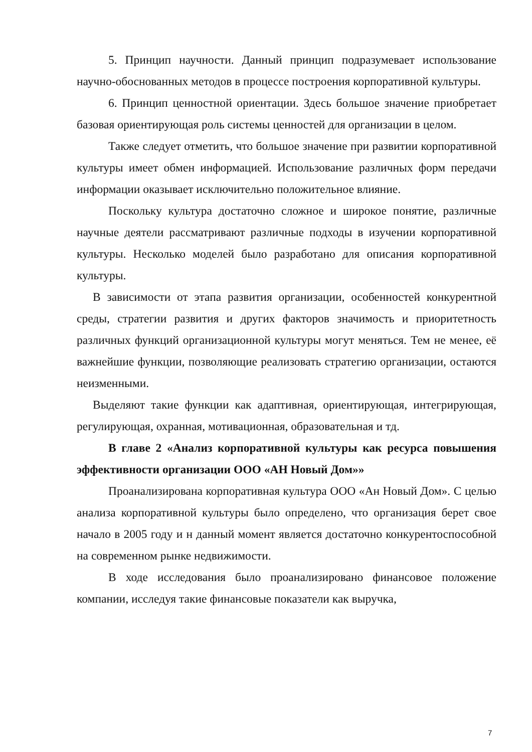5. Принцип научности. Данный принцип подразумевает использование научно-обоснованных методов в процессе построения корпоративной культуры.
6. Принцип ценностной ориентации. Здесь большое значение приобретает базовая ориентирующая роль системы ценностей для организации в целом.
Также следует отметить, что большое значение при развитии корпоративной культуры имеет обмен информацией. Использование различных форм передачи информации оказывает исключительно положительное влияние.
Поскольку культура достаточно сложное и широкое понятие, различные научные деятели рассматривают различные подходы в изучении корпоративной культуры. Несколько моделей было разработано для описания корпоративной культуры.
В зависимости от этапа развития организации, особенностей конкурентной среды, стратегии развития и других факторов значимость и приоритетность различных функций организационной культуры могут меняться. Тем не менее, её важнейшие функции, позволяющие реализовать стратегию организации, остаются неизменными.
Выделяют такие функции как адаптивная, ориентирующая, интегрирующая, регулирующая, охранная, мотивационная, образовательная и тд.
В главе 2 «Анализ корпоративной культуры как ресурса повышения эффективности организации ООО «АН Новый Дом»»
Проанализирована корпоративная культура ООО «Ан Новый Дом». С целью анализа корпоративной культуры было определено, что организация берет свое начало в 2005 году и н данный момент является достаточно конкурентоспособной на современном рынке недвижимости.
В ходе исследования было проанализировано финансовое положение компании, исследуя такие финансовые показатели как выручка,
7